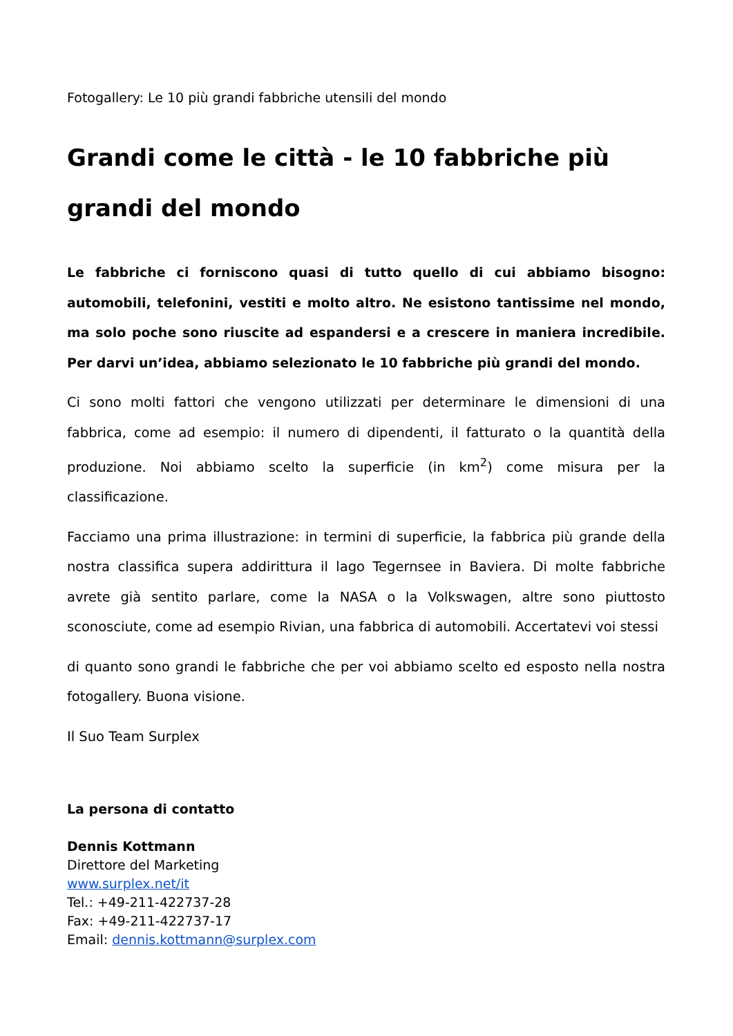Fotogallery: Le 10 più grandi fabbriche utensili del mondo
Grandi come le città - le 10 fabbriche più grandi del mondo
Le fabbriche ci forniscono quasi di tutto quello di cui abbiamo bisogno: automobili, telefonini, vestiti e molto altro. Ne esistono tantissime nel mondo, ma solo poche sono riuscite ad espandersi e a crescere in maniera incredibile. Per darvi un’idea, abbiamo selezionato le 10 fabbriche più grandi del mondo.
Ci sono molti fattori che vengono utilizzati per determinare le dimensioni di una fabbrica, come ad esempio: il numero di dipendenti, il fatturato o la quantità della produzione. Noi abbiamo scelto la superficie (in km<sup>2</sup>) come misura per la classificazione.
Facciamo una prima illustrazione: in termini di superficie, la fabbrica più grande della nostra classifica supera addirittura il lago Tegernsee in Baviera. Di molte fabbriche avrete già sentito parlare, come la NASA o la Volkswagen, altre sono piuttosto sconosciute, come ad esempio Rivian, una fabbrica di automobili. Accertatevi voi stessi
di quanto sono grandi le fabbriche che per voi abbiamo scelto ed esposto nella nostra fotogallery. Buona visione.
Il Suo Team Surplex
La persona di contatto
Dennis Kottmann
Direttore del Marketing
www.surplex.net/it
Tel.: +49-211-422737-28
Fax: +49-211-422737-17
Email: dennis.kottmann@surplex.com